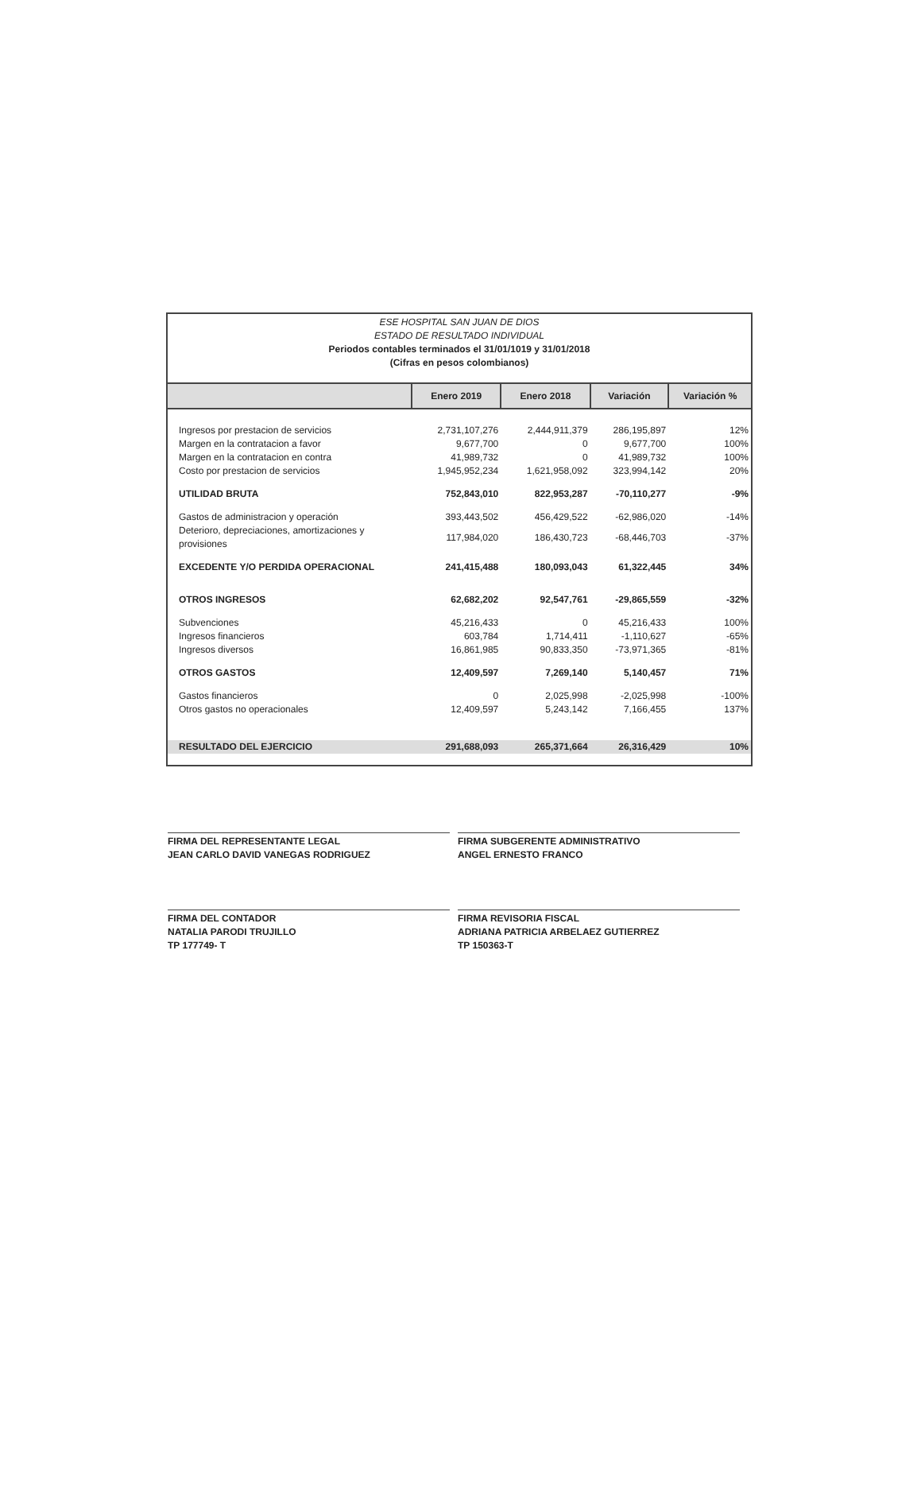ESE HOSPITAL SAN JUAN DE DIOS
ESTADO DE RESULTADO INDIVIDUAL
Periodos contables terminados el 31/01/1019 y 31/01/2018
(Cifras en pesos colombianos)
| | Enero 2019 | Enero 2018 | Variación | Variación % |
| --- | --- | --- | --- | --- |
| Ingresos por prestacion de servicios | 2,731,107,276 | 2,444,911,379 | 286,195,897 | 12% |
| Margen en la contratacion a favor | 9,677,700 | 0 | 9,677,700 | 100% |
| Margen en la contratacion en contra | 41,989,732 | 0 | 41,989,732 | 100% |
| Costo por prestacion de servicios | 1,945,952,234 | 1,621,958,092 | 323,994,142 | 20% |
| UTILIDAD BRUTA | 752,843,010 | 822,953,287 | -70,110,277 | -9% |
| Gastos de administracion y operación | 393,443,502 | 456,429,522 | -62,986,020 | -14% |
| Deterioro, depreciaciones, amortizaciones y provisiones | 117,984,020 | 186,430,723 | -68,446,703 | -37% |
| EXCEDENTE Y/O PERDIDA OPERACIONAL | 241,415,488 | 180,093,043 | 61,322,445 | 34% |
| OTROS INGRESOS | 62,682,202 | 92,547,761 | -29,865,559 | -32% |
| Subvenciones | 45,216,433 | 0 | 45,216,433 | 100% |
| Ingresos financieros | 603,784 | 1,714,411 | -1,110,627 | -65% |
| Ingresos diversos | 16,861,985 | 90,833,350 | -73,971,365 | -81% |
| OTROS GASTOS | 12,409,597 | 7,269,140 | 5,140,457 | 71% |
| Gastos financieros | 0 | 2,025,998 | -2,025,998 | -100% |
| Otros gastos no operacionales | 12,409,597 | 5,243,142 | 7,166,455 | 137% |
| RESULTADO DEL EJERCICIO | 291,688,093 | 265,371,664 | 26,316,429 | 10% |
FIRMA DEL REPRESENTANTE LEGAL
JEAN CARLO DAVID VANEGAS RODRIGUEZ
FIRMA SUBGERENTE ADMINISTRATIVO
ANGEL ERNESTO FRANCO
FIRMA DEL CONTADOR
NATALIA PARODI TRUJILLO
TP 177749- T
FIRMA REVISORIA FISCAL
ADRIANA PATRICIA ARBELAEZ GUTIERREZ
TP 150363-T